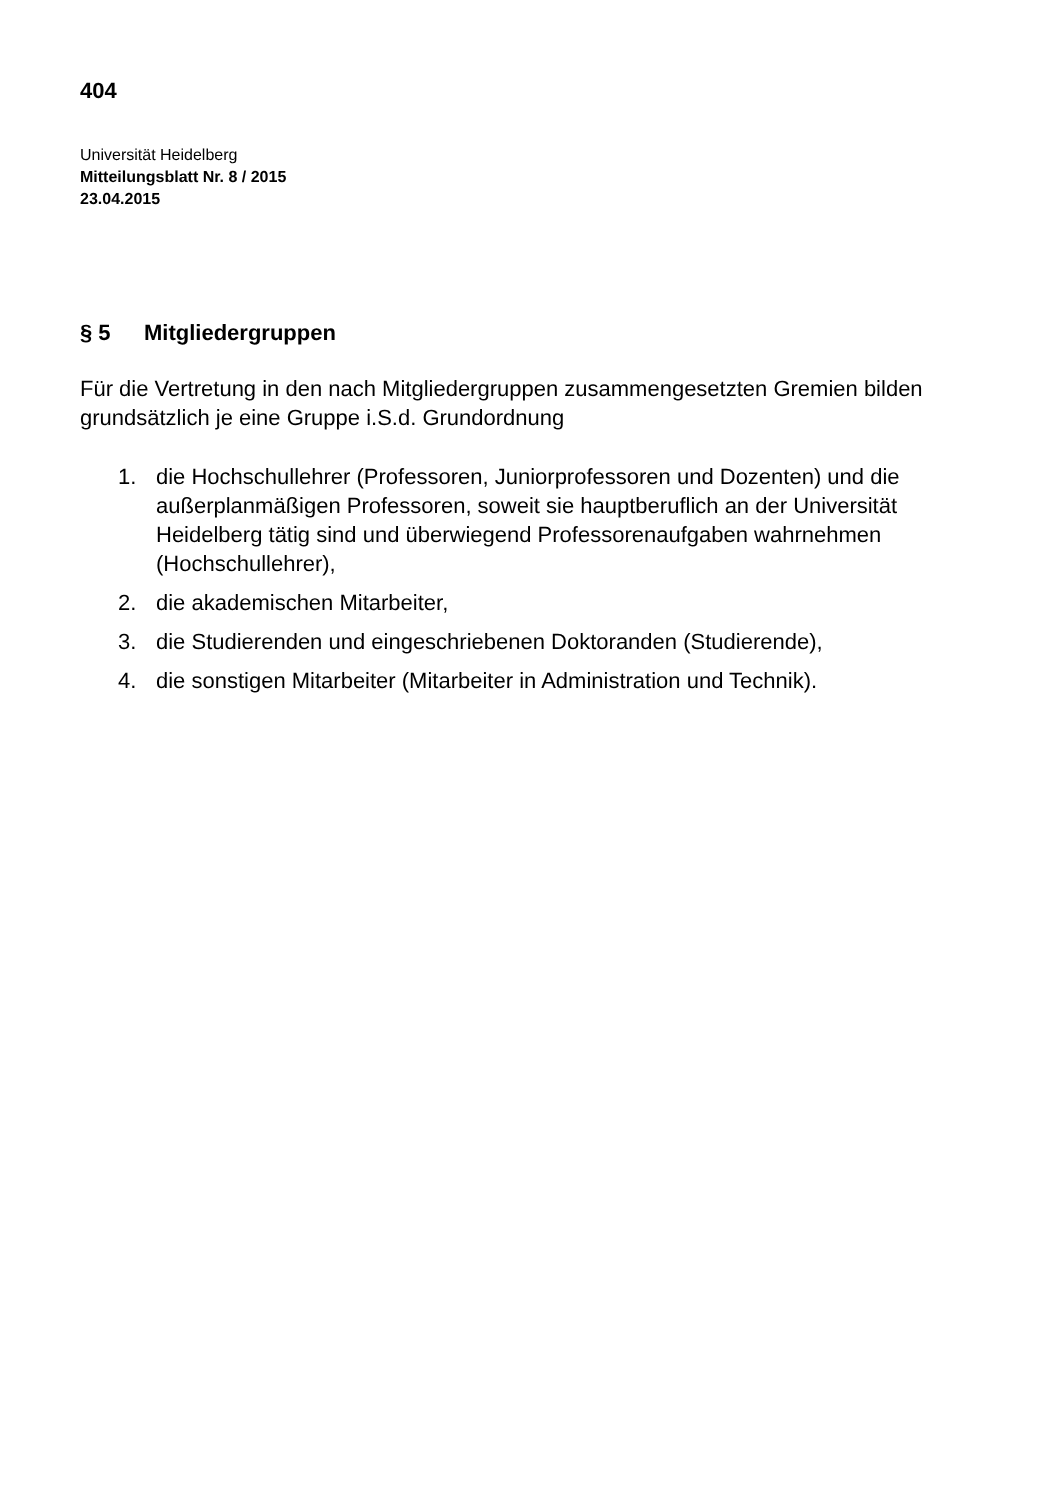404
Universität Heidelberg
Mitteilungsblatt Nr. 8 / 2015
23.04.2015
§ 5 Mitgliedergruppen
Für die Vertretung in den nach Mitgliedergruppen zusammengesetzten Gremien bilden grundsätzlich je eine Gruppe i.S.d. Grundordnung
1. die Hochschullehrer (Professoren, Juniorprofessoren und Dozenten) und die außerplanmäßigen Professoren, soweit sie hauptberuflich an der Universität Heidelberg tätig sind und überwiegend Professorenaufgaben wahrnehmen (Hochschullehrer),
2. die akademischen Mitarbeiter,
3. die Studierenden und eingeschriebenen Doktoranden (Studierende),
4. die sonstigen Mitarbeiter (Mitarbeiter in Administration und Technik).